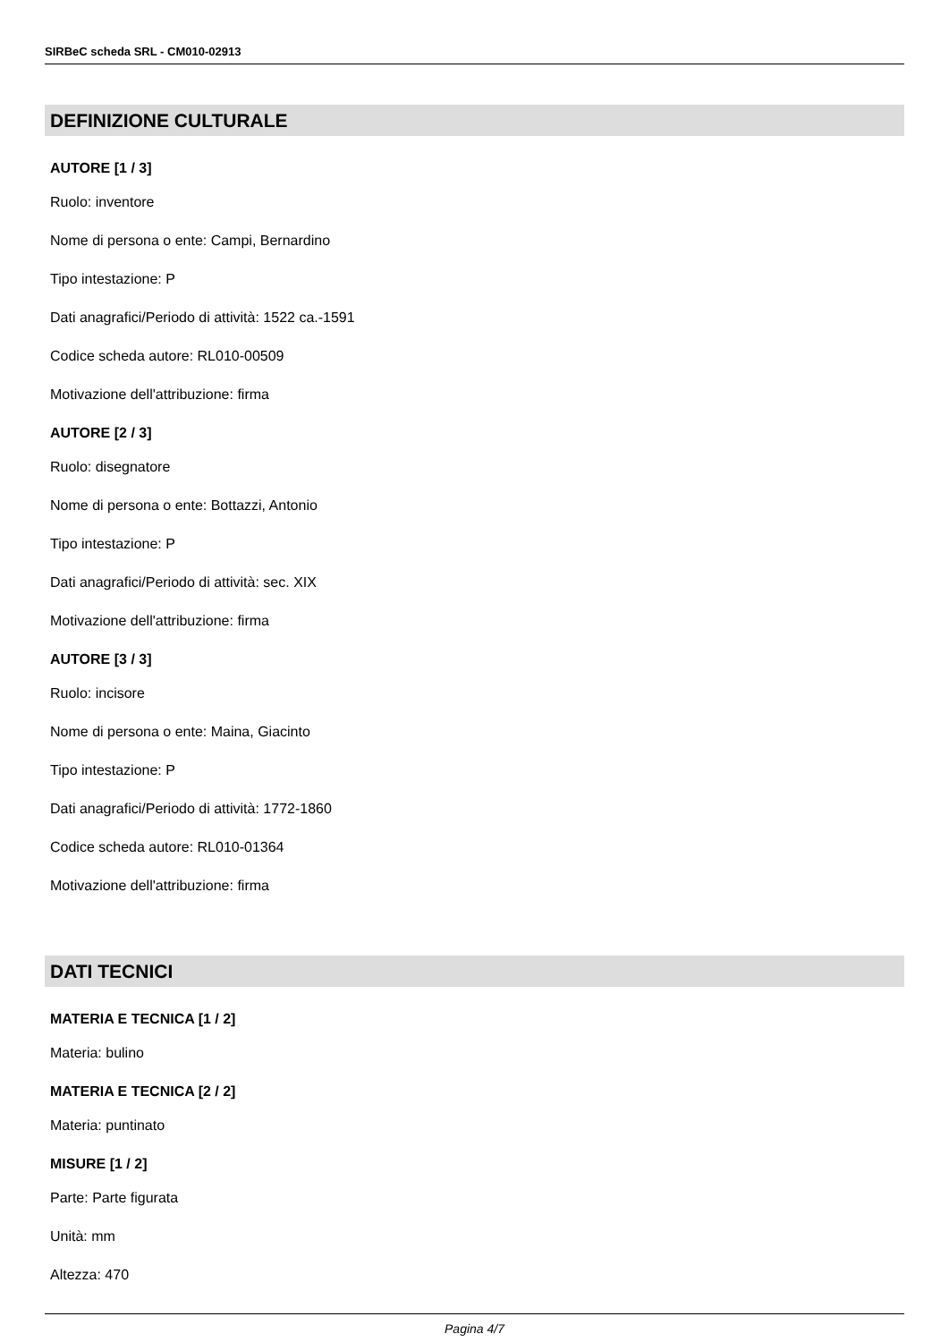SIRBeC scheda SRL - CM010-02913
DEFINIZIONE CULTURALE
AUTORE [1 / 3]
Ruolo: inventore
Nome di persona o ente: Campi, Bernardino
Tipo intestazione: P
Dati anagrafici/Periodo di attività: 1522 ca.-1591
Codice scheda autore: RL010-00509
Motivazione dell'attribuzione: firma
AUTORE [2 / 3]
Ruolo: disegnatore
Nome di persona o ente: Bottazzi, Antonio
Tipo intestazione: P
Dati anagrafici/Periodo di attività: sec. XIX
Motivazione dell'attribuzione: firma
AUTORE [3 / 3]
Ruolo: incisore
Nome di persona o ente: Maina, Giacinto
Tipo intestazione: P
Dati anagrafici/Periodo di attività: 1772-1860
Codice scheda autore: RL010-01364
Motivazione dell'attribuzione: firma
DATI TECNICI
MATERIA E TECNICA [1 / 2]
Materia: bulino
MATERIA E TECNICA [2 / 2]
Materia: puntinato
MISURE [1 / 2]
Parte: Parte figurata
Unità: mm
Altezza: 470
Pagina 4/7